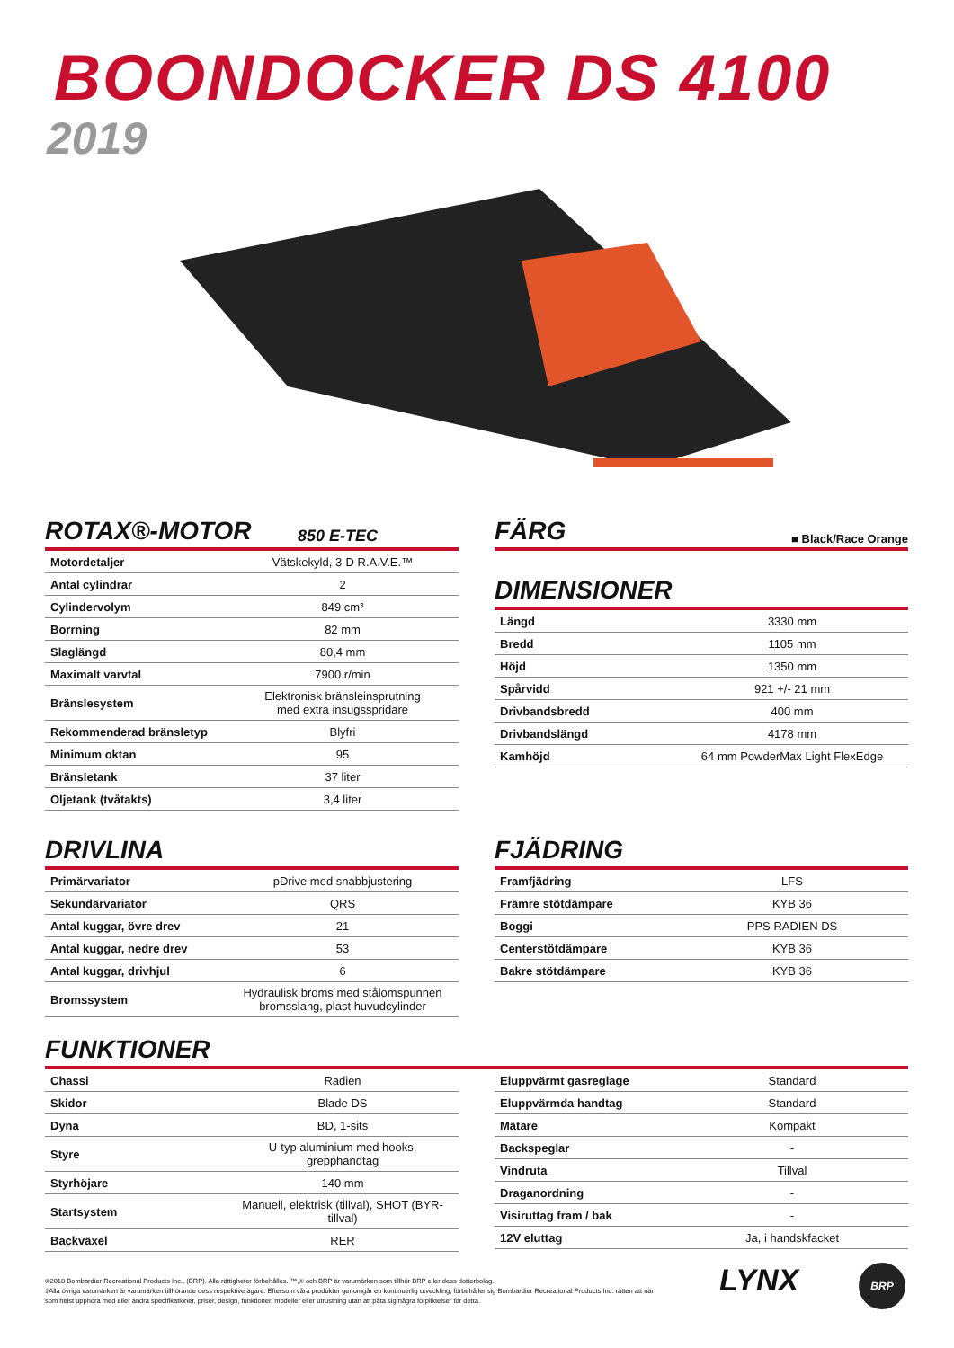BOONDOCKER DS 4100
2019
ROTAX®-MOTOR 850 E-TEC
| Motordetaljer | Vätskekyld, 3-D R.A.V.E.™ |
| Antal cylindrar | 2 |
| Cylindervolym | 849 cm³ |
| Borrning | 82 mm |
| Slaglängd | 80,4 mm |
| Maximalt varvtal | 7900 r/min |
| Bränslesystem | Elektronisk bränsleinsprutning med extra insugsspridare |
| Rekommenderad bränsletyp | Blyfri |
| Minimum oktan | 95 |
| Bränsletank | 37 liter |
| Oljetank (tvåtakts) | 3,4 liter |
FÄRG ■ Black/Race Orange
DIMENSIONER
| Längd | 3330 mm |
| Bredd | 1105 mm |
| Höjd | 1350 mm |
| Spårvidd | 921 +/- 21 mm |
| Drivbandsbredd | 400 mm |
| Drivbandslängd | 4178 mm |
| Kamhöjd | 64 mm PowderMax Light FlexEdge |
DRIVLINA
| Primärvariator | pDrive med snabbjustering |
| Sekundärvariator | QRS |
| Antal kuggar, övre drev | 21 |
| Antal kuggar, nedre drev | 53 |
| Antal kuggar, drivhjul | 6 |
| Bromssystem | Hydraulisk broms med stålomspunnen bromsslang, plast huvudcylinder |
FJÄDRING
| Framfjädring | LFS |
| Främre stötdämpare | KYB 36 |
| Boggi | PPS RADIEN DS |
| Centerstötdämpare | KYB 36 |
| Bakre stötdämpare | KYB 36 |
FUNKTIONER
| Chassi | Radien |
| Skidor | Blade DS |
| Dyna | BD, 1-sits |
| Styre | U-typ aluminium med hooks, grepphandtag |
| Styrhöjare | 140 mm |
| Startsystem | Manuell, elektrisk (tillval), SHOT (BYR-tillval) |
| Backväxel | RER |
| Eluppvärmt gasreglage | Standard |
| Eluppvärmda handtag | Standard |
| Mätare | Kompakt |
| Backspeglar | - |
| Vindruta | Tillval |
| Draganordning | - |
| Visiruttag fram / bak | - |
| 12V eluttag | Ja, i handskfacket |
©2018 Bombardier Recreational Products Inc., (BRP). Alla rättigheter förbehålles. ™,® och BRP är varumärken som tillhör BRP eller dess dotterbolag.
‡Alla övriga varumärken är varumärken tillhörande dess respektive ägare. Eftersom våra produkter genomgår en kontinuerlig utveckling, förbehåller sig Bombardier Recreational Products Inc. rätten att när som helst upphöra med eller ändra specifikationer, priser, design, funktioner, modeller eller utrustning utan att påta sig några förpliktelser för detta.
LYNX BRP